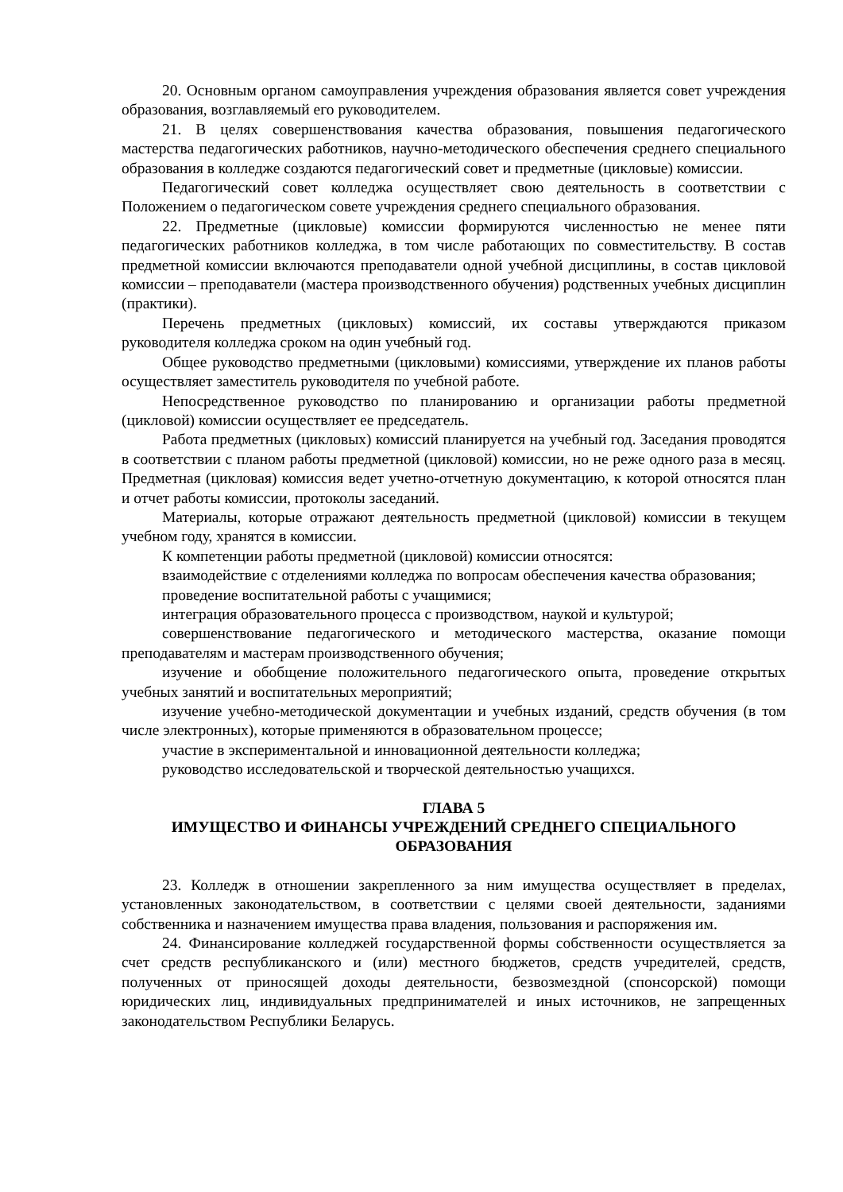20. Основным органом самоуправления учреждения образования является совет учреждения образования, возглавляемый его руководителем.
21. В целях совершенствования качества образования, повышения педагогического мастерства педагогических работников, научно-методического обеспечения среднего специального образования в колледже создаются педагогический совет и предметные (цикловые) комиссии.
Педагогический совет колледжа осуществляет свою деятельность в соответствии с Положением о педагогическом совете учреждения среднего специального образования.
22. Предметные (цикловые) комиссии формируются численностью не менее пяти педагогических работников колледжа, в том числе работающих по совместительству. В состав предметной комиссии включаются преподаватели одной учебной дисциплины, в состав цикловой комиссии – преподаватели (мастера производственного обучения) родственных учебных дисциплин (практики).
Перечень предметных (цикловых) комиссий, их составы утверждаются приказом руководителя колледжа сроком на один учебный год.
Общее руководство предметными (цикловыми) комиссиями, утверждение их планов работы осуществляет заместитель руководителя по учебной работе.
Непосредственное руководство по планированию и организации работы предметной (цикловой) комиссии осуществляет ее председатель.
Работа предметных (цикловых) комиссий планируется на учебный год. Заседания проводятся в соответствии с планом работы предметной (цикловой) комиссии, но не реже одного раза в месяц. Предметная (цикловая) комиссия ведет учетно-отчетную документацию, к которой относятся план и отчет работы комиссии, протоколы заседаний.
Материалы, которые отражают деятельность предметной (цикловой) комиссии в текущем учебном году, хранятся в комиссии.
К компетенции работы предметной (цикловой) комиссии относятся:
взаимодействие с отделениями колледжа по вопросам обеспечения качества образования;
проведение воспитательной работы с учащимися;
интеграция образовательного процесса с производством, наукой и культурой;
совершенствование педагогического и методического мастерства, оказание помощи преподавателям и мастерам производственного обучения;
изучение и обобщение положительного педагогического опыта, проведение открытых учебных занятий и воспитательных мероприятий;
изучение учебно-методической документации и учебных изданий, средств обучения (в том числе электронных), которые применяются в образовательном процессе;
участие в экспериментальной и инновационной деятельности колледжа;
руководство исследовательской и творческой деятельностью учащихся.
ГЛАВА 5
ИМУЩЕСТВО И ФИНАНСЫ УЧРЕЖДЕНИЙ СРЕДНЕГО СПЕЦИАЛЬНОГО ОБРАЗОВАНИЯ
23. Колледж в отношении закрепленного за ним имущества осуществляет в пределах, установленных законодательством, в соответствии с целями своей деятельности, заданиями собственника и назначением имущества права владения, пользования и распоряжения им.
24. Финансирование колледжей государственной формы собственности осуществляется за счет средств республиканского и (или) местного бюджетов, средств учредителей, средств, полученных от приносящей доходы деятельности, безвозмездной (спонсорской) помощи юридических лиц, индивидуальных предпринимателей и иных источников, не запрещенных законодательством Республики Беларусь.